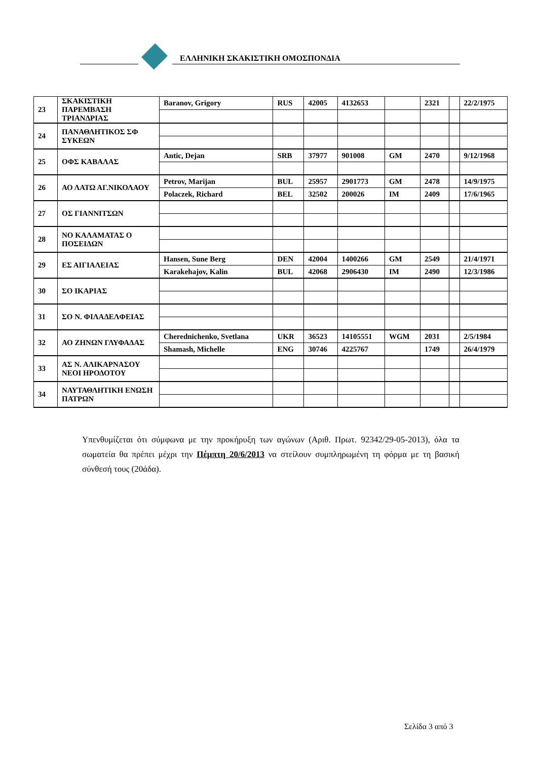ΕΛΛΗΝΙΚΗ ΣΚΑΚΙΣΤΙΚΗ ΟΜΟΣΠΟΝΔΙΑ
| 23 | ΣΚΑΚΙΣΤΙΚΗ ΠΑΡΕΜΒΑΣΗ ΤΡΙΑΝΔΡΙΑΣ | Baranov, Grigory | RUS | 42005 | 4132653 | | 2321 | | 22/2/1975 |
| 24 | ΠΑΝΑΘΛΗΤΙΚΟΣ ΣΦ ΣΥΚΕΩΝ | | | | | | | | |
| 25 | ΟΦΣ ΚΑΒΑΛΑΣ | Antic, Dejan | SRB | 37977 | 901008 | GM | 2470 | | 9/12/1968 |
| 26 | ΑΟ ΛΑΤΩ ΑΓ.ΝΙΚΟΛΑΟΥ | Petrov, Marijan | BUL | 25957 | 2901773 | GM | 2478 | | 14/9/1975 |
| | | Polaczek, Richard | BEL | 32502 | 200026 | IM | 2409 | | 17/6/1965 |
| 27 | ΟΣ ΓΙΑΝΝΙΤΣΩΝ | | | | | | | | |
| 28 | ΝΟ ΚΑΛΑΜΑΤΑΣ Ο ΠΟΣΕΙΔΩΝ | | | | | | | | |
| 29 | ΕΣ ΑΙΓΙΑΛΕΙΑΣ | Hansen, Sune Berg | DEN | 42004 | 1400266 | GM | 2549 | | 21/4/1971 |
| | | Karakehajov, Kalin | BUL | 42068 | 2906430 | IM | 2490 | | 12/3/1986 |
| 30 | ΣΟ ΙΚΑΡΙΑΣ | | | | | | | | |
| 31 | ΣΟ Ν. ΦΙΛΑΔΕΛΦΕΙΑΣ | | | | | | | | |
| 32 | ΑΟ ΖΗΝΩΝ ΓΛΥΦΑΔΑΣ | Cherednichenko, Svetlana | UKR | 36523 | 14105551 | WGM | 2031 | | 2/5/1984 |
| | | Shamash, Michelle | ENG | 30746 | 4225767 | | 1749 | | 26/4/1979 |
| 33 | ΑΣ Ν. ΑΛΙΚΑΡΝΑΣΟΥ ΝΕΟΙ ΗΡΟΔΟΤΟΥ | | | | | | | | |
| 34 | ΝΑΥΤΑΘΛΗΤΙΚΗ ΕΝΩΣΗ ΠΑΤΡΩΝ | | | | | | | | |
Υπενθυμίζεται ότι σύμφωνα με την προκήρυξη των αγώνων (Αριθ. Πρωτ. 92342/29-05-2013), όλα τα σωματεία θα πρέπει μέχρι την Πέμπτη 20/6/2013 να στείλουν συμπληρωμένη τη φόρμα με τη βασική σύνθεσή τους (20άδα).
Σελίδα 3 από 3